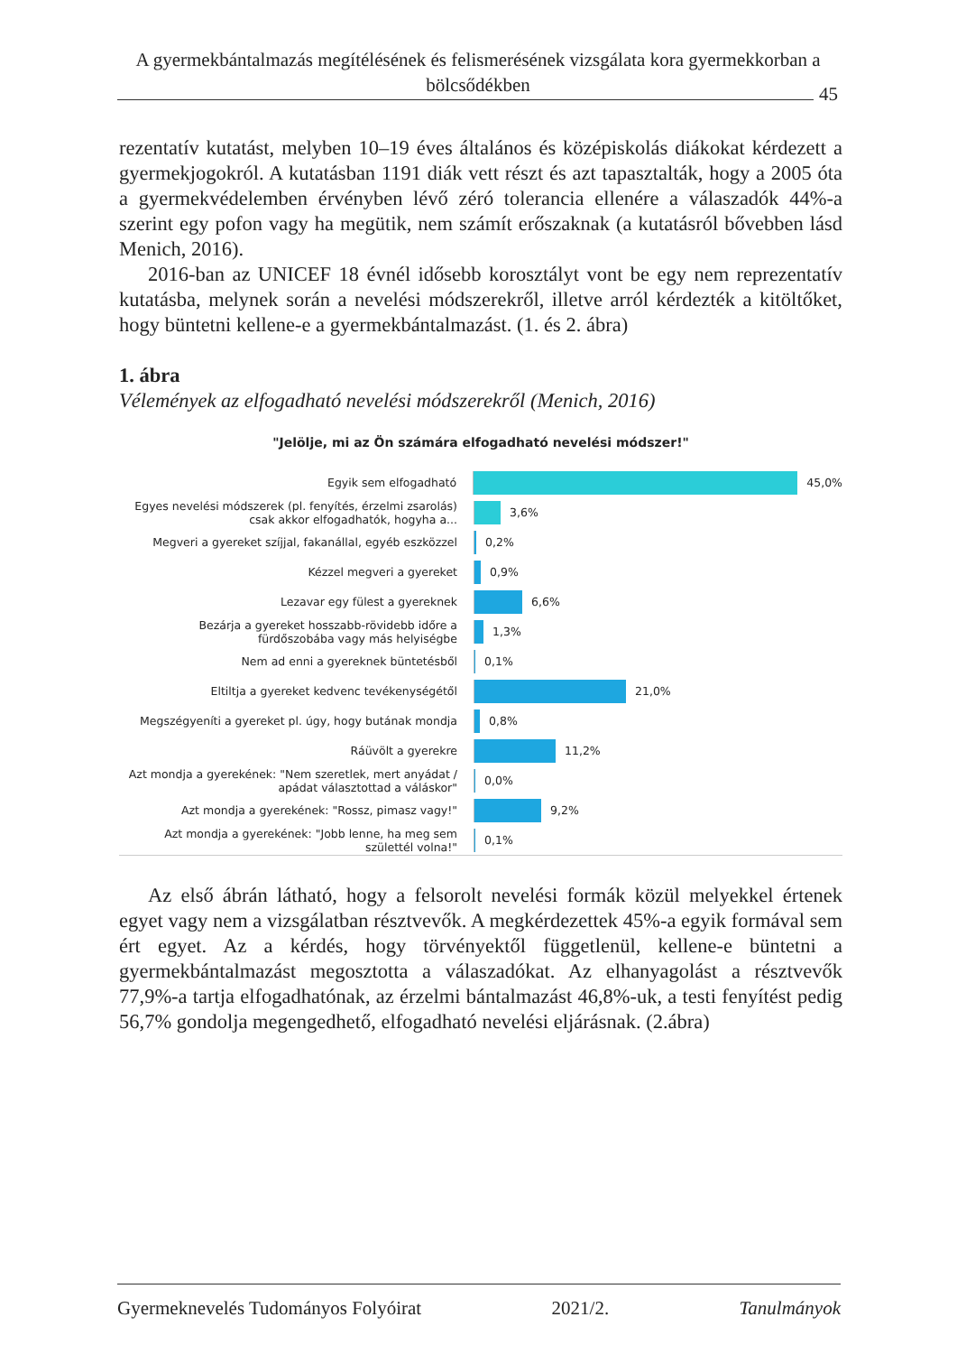A gyermekbántalmazás megítélésének és felismerésének vizsgálata kora gyermekkorban a bölcsődékben
45
rezentatív kutatást, melyben 10–19 éves általános és középiskolás diákokat kérdezett a gyermekjogokról. A kutatásban 1191 diák vett részt és azt tapasztalták, hogy a 2005 óta a gyermekvédelemben érvényben lévő zéró tolerancia ellenére a válaszadók 44%-a szerint egy pofon vagy ha megütik, nem számít erőszaknak (a kutatásról bővebben lásd Menich, 2016).
2016-ban az UNICEF 18 évnél idősebb korosztályt vont be egy nem reprezentatív kutatásba, melynek során a nevelési módszerekről, illetve arról kérdezték a kitöltőket, hogy büntetni kellene-e a gyermekbántalmazást. (1. és 2. ábra)
1. ábra
Vélemények az elfogadható nevelési módszerekről (Menich, 2016)
"Jelölje, mi az Ön számára elfogadható nevelési módszer!"
Egyik sem elfogadható
45,0%
Egyes nevelési módszerek (pl. fenyítés, érzelmi zsarolás) csak akkor elfogadhatók, hogyha a...
3,6%
Megveri a gyereket szíjjal, fakanállal, egyéb eszközzel
0,2%
Kézzel megveri a gyereket
0,9%
Lezavar egy fülest a gyereknek
6,6%
Bezárja a gyereket hosszabb-rövidebb időre a fürdőszobába vagy más helyiségbe
1,3%
Nem ad enni a gyereknek büntetésből
0,1%
Eltiltja a gyereket kedvenc tevékenységétől
21,0%
Megszégyeníti a gyereket pl. úgy, hogy butának mondja
0,8%
Ráüvölt a gyerekre
11,2%
Azt mondja a gyerekének: "Nem szeretlek, mert anyádat / apádat választottad a váláskor"
0,0%
Azt mondja a gyerekének: "Rossz, pimasz vagy!"
9,2%
Azt mondja a gyerekének: "Jobb lenne, ha meg sem születtél volna!"
0,1%
Az első ábrán látható, hogy a felsorolt nevelési formák közül melyekkel értenek egyet vagy nem a vizsgálatban résztvevők. A megkérdezettek 45%-a egyik formával sem ért egyet. Az a kérdés, hogy törvényektől függetlenül, kellene-e büntetni a gyermekbántalmazást megosztotta a válaszadókat. Az elhanyagolást a résztvevők 77,9%-a tartja elfogadhatónak, az érzelmi bántalmazást 46,8%-uk, a testi fenyítést pedig 56,7% gondolja megengedhető, elfogadható nevelési eljárásnak. (2.ábra)
Gyermeknevelés Tudományos Folyóirat 2021/2. Tanulmányok